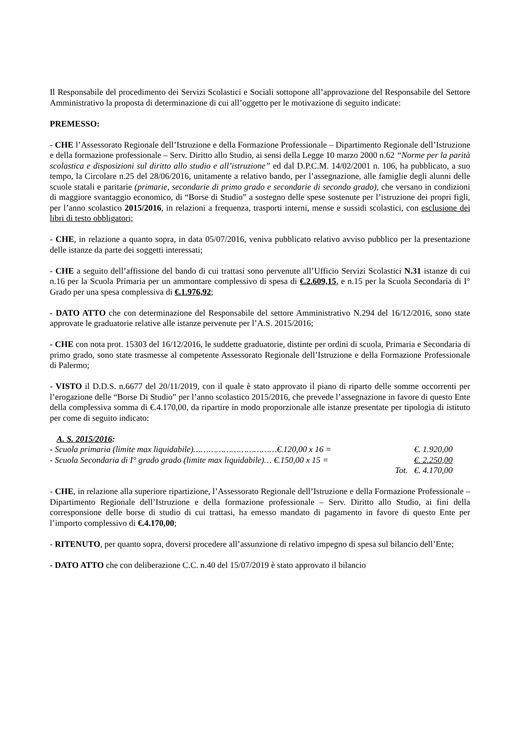Il Responsabile del procedimento dei Servizi Scolastici e Sociali sottopone all’approvazione del Responsabile del Settore Amministrativo la proposta di determinazione di cui all’oggetto per le motivazione di seguito indicate:
PREMESSO:
- CHE l’Assessorato Regionale dell’Istruzione e della Formazione Professionale – Dipartimento Regionale dell’Istruzione e della formazione professionale – Serv. Diritto allo Studio, ai sensi della Legge 10 marzo 2000 n.62 “Norme per la parità scolastica e disposizioni sul diritto allo studio e all’istruzione” ed dal D.P.C.M. 14/02/2001 n. 106, ha pubblicato, a suo tempo, la Circolare n.25 del 28/06/2016, unitamente a relativo bando, per l’assegnazione, alle famiglie degli alunni delle scuole statali e paritarie (primarie, secondarie di primo grado e secondarie di secondo grado), che versano in condizioni di maggiore svantaggio economico, di “Borse di Studio” a sostegno delle spese sostenute per l’istruzione dei propri figli, per l’anno scolastico 2015/2016, in relazioni a frequenza, trasporti interni, mense e sussidi scolastici, con esclusione dei libri di testo obbligatori;
- CHE, in relazione a quanto sopra, in data 05/07/2016, veniva pubblicato relativo avviso pubblico per la presentazione delle istanze da parte dei soggetti interessati;
- CHE a seguito dell’affissione del bando di cui trattasi sono pervenute all’Ufficio Servizi Scolastici N.31 istanze di cui n.16 per la Scuola Primaria per un ammontare complessivo di spesa di €.2.609,15, e n.15 per la Scuola Secondaria di I° Grado per una spesa complessiva di €.1.976,92;
- DATO ATTO che con determinazione del Responsabile del settore Amministrativo N.294 del 16/12/2016, sono state approvate le graduatorie relative alle istanze pervenute per l’A.S. 2015/2016;
- CHE con nota prot. 15303 del 16/12/2016, le suddette graduatorie, distinte per ordini di scuola, Primaria e Secondaria di primo grado, sono state trasmesse al competente Assessorato Regionale dell’Istruzione e della Formazione Professionale di Palermo;
- VISTO il D.D.S. n.6677 del 20/11/2019, con il quale è stato approvato il piano di riparto delle somme occorrenti per l’erogazione delle “Borse Di Studio” per l’anno scolastico 2015/2016, che prevede l’assegnazione in favore di questo Ente della complessiva somma di €.4.170,00, da ripartire in modo proporzionale alle istanze presentate per tipologia di istituto per come di seguito indicato:
A. S. 2015/2016:
- Scuola primaria (limite max liquidabile)……………………………€.120,00 x 16 = €. 1.920,00
- Scuola Secondaria di I° grado grado (limite max liquidabile)… €.150,00 x 15 = €. 2.250,00
Tot. €. 4.170,00
- CHE, in relazione alla superiore ripartizione, l’Assessorato Regionale dell’Istruzione e della Formazione Professionale – Dipartimento Regionale dell’Istruzione e della formazione professionale – Serv. Diritto allo Studio, ai fini della corresponsione delle borse di studio di cui trattasi, ha emesso mandato di pagamento in favore di questo Ente per l’importo complessivo di €.4.170,00;
- RITENUTO, per quanto sopra, doversi procedere all’assunzione di relativo impegno di spesa sul bilancio dell’Ente;
- DATO ATTO che con deliberazione C.C. n.40 del 15/07/2019 è stato approvato il bilancio